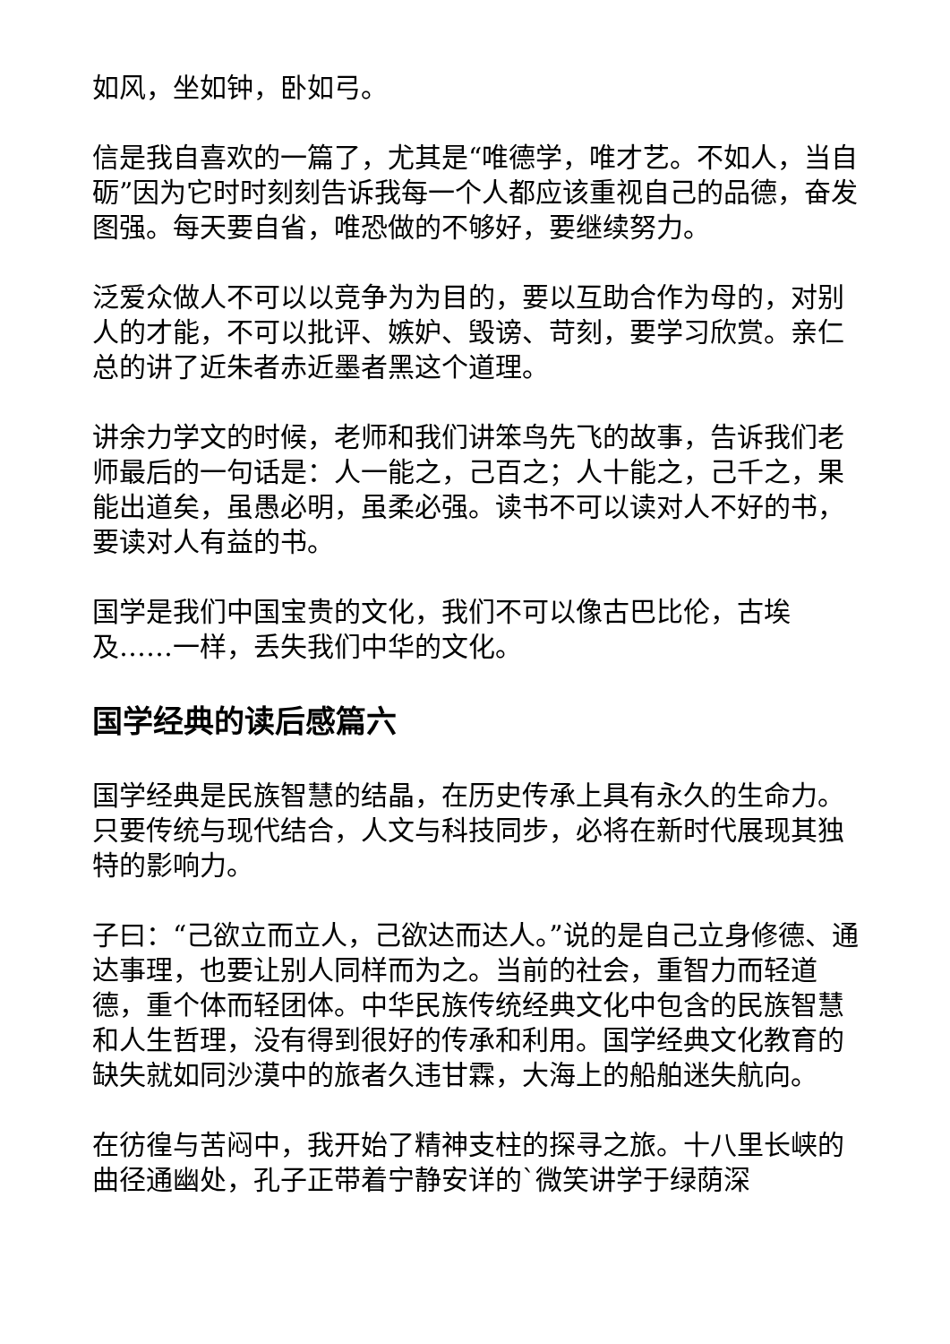如风，坐如钟，卧如弓。
信是我自喜欢的一篇了，尤其是“唯德学，唯才艺。不如人，当自砺”因为它时时刻刻告诉我每一个人都应该重视自己的品德，奋发图强。每天要自省，唯恐做的不够好，要继续努力。
泛爱众做人不可以以竞争为为目的，要以互助合作为母的，对别人的才能，不可以批评、嫉妒、毁谤、苛刻，要学习欣赏。亲仁总的讲了近朱者赤近墨者黑这个道理。
讲余力学文的时候，老师和我们讲笨鸟先飞的故事，告诉我们老师最后的一句话是：人一能之，己百之；人十能之，己千之，果能出道矣，虽愚必明，虽柔必强。读书不可以读对人不好的书，要读对人有益的书。
国学是我们中国宝贵的文化，我们不可以像古巴比伦，古埃及……一样，丢失我们中华的文化。
国学经典的读后感篇六
国学经典是民族智慧的结晶，在历史传承上具有永久的生命力。只要传统与现代结合，人文与科技同步，必将在新时代展现其独特的影响力。
子曰：“己欲立而立人，己欲达而达人。”说的是自己立身修德、通达事理，也要让别人同样而为之。当前的社会，重智力而轻道德，重个体而轻团体。中华民族传统经典文化中包含的民族智慧和人生哲理，没有得到很好的传承和利用。国学经典文化教育的缺失就如同沙漠中的旅者久违甘霖，大海上的船舶迷失航向。
在彷徨与苦闷中，我开始了精神支柱的探寻之旅。十八里长峡的曲径通幽处，孔子正带着宁静安详的`微笑讲学于绿荫深